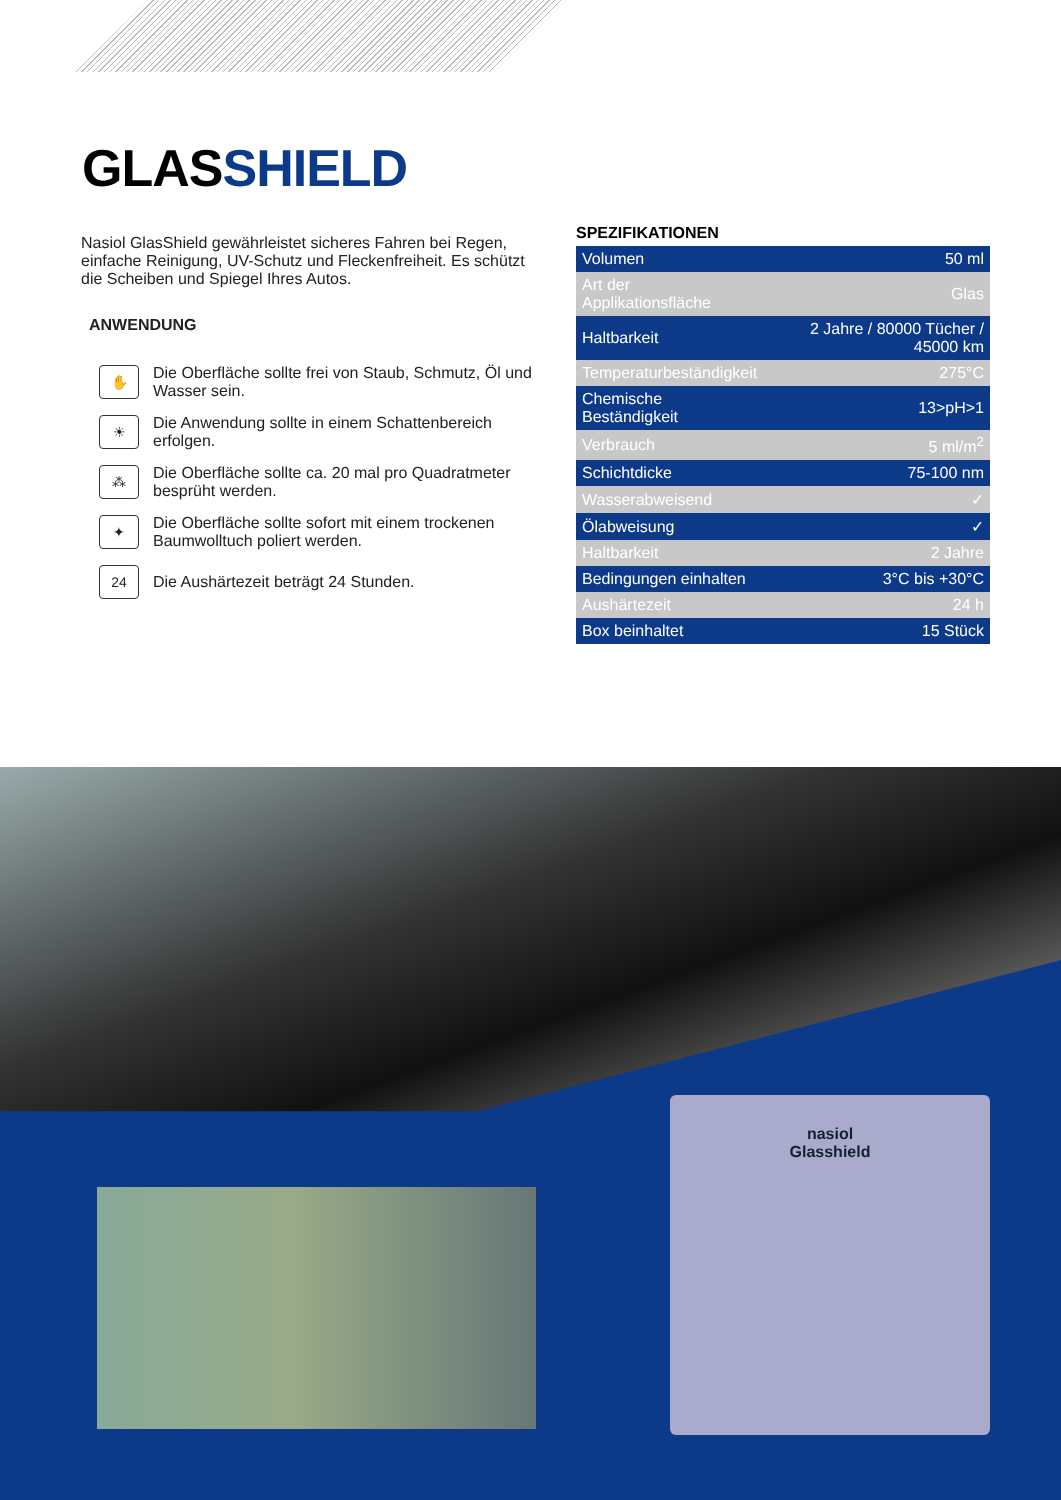GLASSHIELD
Nasiol GlasShield gewährleistet sicheres Fahren bei Regen, einfache Reinigung, UV-Schutz und Fleckenfreiheit. Es schützt die Scheiben und Spiegel Ihres Autos.
ANWENDUNG
✋
Die Oberfläche sollte frei von Staub, Schmutz, Öl und Wasser sein.
☀
Die Anwendung sollte in einem Schattenbereich erfolgen.
⁂
Die Oberfläche sollte ca. 20 mal pro Quadratmeter besprüht werden.
✦
Die Oberfläche sollte sofort mit einem trockenen Baumwolltuch poliert werden.
24
Die Aushärtezeit beträgt 24 Stunden.
SPEZIFIKATIONEN
| Volumen | 50 ml |
| Art der Applikationsfläche | Glas |
| Haltbarkeit | 2 Jahre / 80000 Tücher / 45000 km |
| Temperaturbeständigkeit | 275°C |
| Chemische Beständigkeit | 13>pH>1 |
| Verbrauch | 5 ml/m<sup>2</sup> |
| Schichtdicke | 75-100 nm |
| Wasserabweisend | ✓ |
| Ölabweisung | ✓ |
| Haltbarkeit | 2 Jahre |
| Bedingungen einhalten | 3°C bis +30°C |
| Aushärtezeit | 24 h |
| Box beinhaltet | 15 Stück |
nasiol
Glasshield